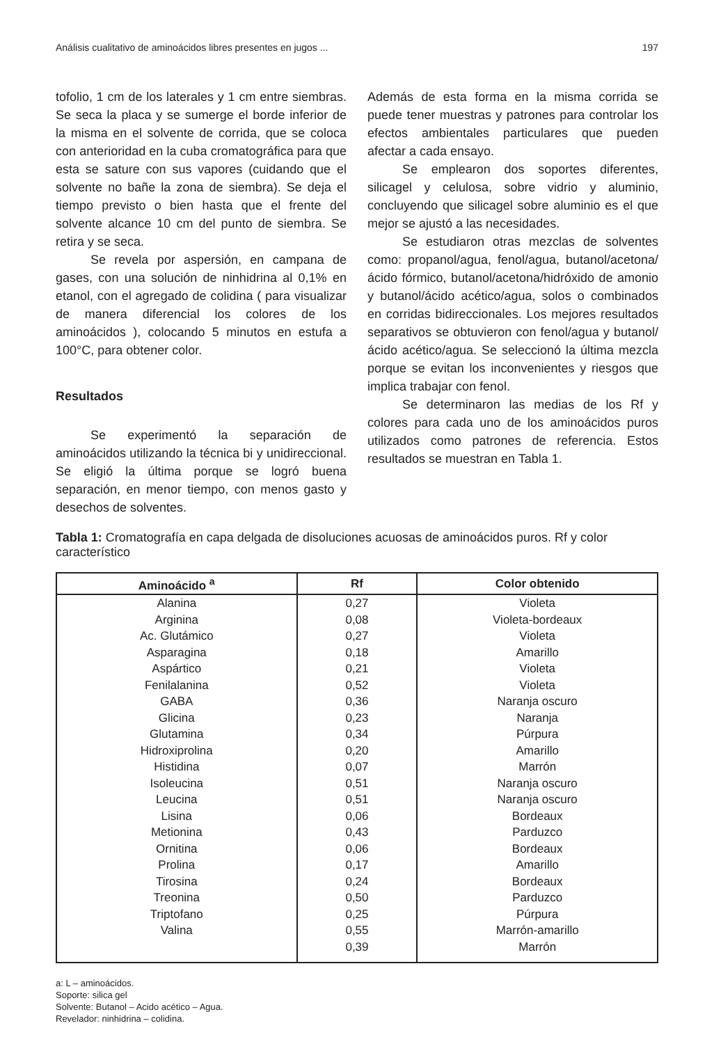Análisis cualitativo de aminoácidos libres presentes en jugos ... 197
tofolio, 1 cm de los laterales y 1 cm entre siembras. Se seca la placa y se sumerge el borde inferior de la misma en el solvente de corrida, que se coloca con anterioridad en la cuba cromatográfica para que esta se sature con sus vapores (cuidando que el solvente no bañe la zona de siembra). Se deja el tiempo previsto o bien hasta que el frente del solvente alcance 10 cm del punto de siembra. Se retira y se seca.
Se revela por aspersión, en campana de gases, con una solución de ninhidrina al 0,1% en etanol, con el agregado de colidina ( para visualizar de manera diferencial los colores de los aminoácidos ), colocando 5 minutos en estufa a 100°C, para obtener color.
Resultados
Se experimentó la separación de aminoácidos utilizando la técnica bi y unidireccional. Se eligió la última porque se logró buena separación, en menor tiempo, con menos gasto y desechos de solventes.
Además de esta forma en la misma corrida se puede tener muestras y patrones para controlar los efectos ambientales particulares que pueden afectar a cada ensayo.
Se emplearon dos soportes diferentes, silicagel y celulosa, sobre vidrio y aluminio, concluyendo que silicagel sobre aluminio es el que mejor se ajustó a las necesidades.
Se estudiaron otras mezclas de solventes como: propanol/agua, fenol/agua, butanol/acetona/ ácido fórmico, butanol/acetona/hidróxido de amonio y butanol/ácido acético/agua, solos o combinados en corridas bidireccionales. Los mejores resultados separativos se obtuvieron con fenol/agua y butanol/ ácido acético/agua. Se seleccionó la última mezcla porque se evitan los inconvenientes y riesgos que implica trabajar con fenol.
Se determinaron las medias de los Rf y colores para cada uno de los aminoácidos puros utilizados como patrones de referencia. Estos resultados se muestran en Tabla 1.
Tabla 1: Cromatografía en capa delgada de disoluciones acuosas de aminoácidos puros. Rf y color característico
| Aminoácido <sup>a</sup> | Rf | Color obtenido |
| --- | --- | --- |
| Alanina | 0,27 | Violeta |
| Arginina | 0,08 | Violeta-bordeaux |
| Ac. Glutámico | 0,27 | Violeta |
| Asparagina | 0,18 | Amarillo |
| Aspártico | 0,21 | Violeta |
| Fenilalanina | 0,52 | Violeta |
| GABA | 0,36 | Naranja oscuro |
| Glicina | 0,23 | Naranja |
| Glutamina | 0,34 | Púrpura |
| Hidroxiprolina | 0,20 | Amarillo |
| Histidina | 0,07 | Marrón |
| Isoleucina | 0,51 | Naranja oscuro |
| Leucina | 0,51 | Naranja oscuro |
| Lisina | 0,06 | Bordeaux |
| Metionina | 0,43 | Parduzco |
| Ornitina | 0,06 | Bordeaux |
| Prolina | 0,17 | Amarillo |
| Tirosina | 0,24 | Bordeaux |
| Treonina | 0,50 | Parduzco |
| Triptofano | 0,25 | Púrpura |
| Valina | 0,55 | Marrón-amarillo |
| | 0,39 | Marrón |
a: L – aminoácidos.
Soporte: silica gel
Solvente: Butanol – Acido acético – Agua.
Revelador: ninhidrina – colidina.